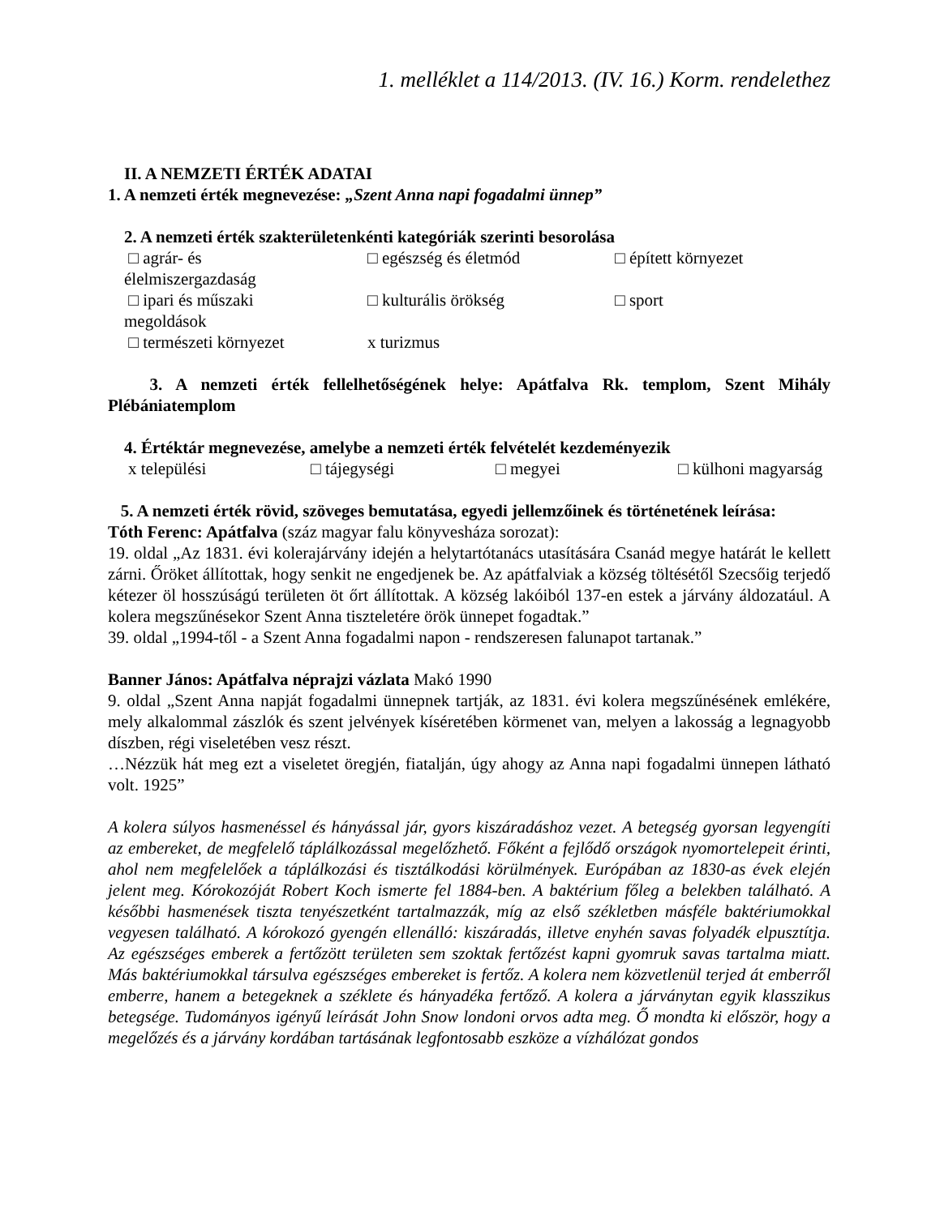1. melléklet a 114/2013. (IV. 16.) Korm. rendelethez
II. A NEMZETI ÉRTÉK ADATAI
1. A nemzeti érték megnevezése: „Szent Anna napi fogadalmi ünnep”
2. A nemzeti érték szakterületenkénti kategóriák szerinti besorolása
□ agrár- és
élelmiszergazdaság
□ egészség és életmód
□ épített környezet
□ ipari és műszaki
megoldások
□ kulturális örökség
□ sport
□ természeti környezet
x turizmus
3. A nemzeti érték fellelhetőségének helye: Apátfalva Rk. templom, Szent Mihály Plébániatemplom
4. Értéktár megnevezése, amelybe a nemzeti érték felvételét kezdeményezik
x települési
□ tájegységi
□ megyei
□ külhoni magyarság
5. A nemzeti érték rövid, szöveges bemutatása, egyedi jellemzőinek és történetének leírása:
Tóth Ferenc: Apátfalva (száz magyar falu könyvesháza sorozat):
19. oldal „Az 1831. évi kolerajárvány idején a helytartótanács utasítására Csanád megye határát le kellett zárni. Őröket állítottak, hogy senkit ne engedjenek be. Az apátfalviak a község töltésétől Szecsőig terjedő kétezer öl hosszúságú területen öt őrt állítottak. A község lakóiból 137-en estek a járvány áldozatául. A kolera megszűnésekor Szent Anna tiszteletére örök ünnepet fogadtak.”
39. oldal „1994-től - a Szent Anna fogadalmi napon - rendszeresen falunapot tartanak.”
Banner János: Apátfalva néprajzi vázlata Makó 1990
9. oldal „Szent Anna napját fogadalmi ünnepnek tartják, az 1831. évi kolera megszűnésének emlékére, mely alkalommal zászlók és szent jelvények kíséretében körmenet van, melyen a lakosság a legnagyobb díszben, régi viseletében vesz részt.
…Nézzük hát meg ezt a viseletet öregjén, fiatalján, úgy ahogy az Anna napi fogadalmi ünnepen látható volt. 1925”
A kolera súlyos hasmenéssel és hányással jár, gyors kiszáradáshoz vezet. A betegség gyorsan legyengíti az embereket, de megfelelő táplálkozással megelőzhető. Főként a fejlődő országok nyomortelepeit érinti, ahol nem megfelelőek a táplálkozási és tisztálkodási körülmények. Európában az 1830-as évek elején jelent meg. Kórokozóját Robert Koch ismerte fel 1884-ben. A baktérium főleg a belekben található. A későbbi hasmenések tiszta tenyészetként tartalmazzák, míg az első székletben másféle baktériumokkal vegyesen található. A kórokozó gyengén ellenálló: kiszáradás, illetve enyhén savas folyadék elpusztítja. Az egészséges emberek a fertőzött területen sem szoktak fertőzést kapni gyomruk savas tartalma miatt. Más baktériumokkal társulva egészséges embereket is fertőz. A kolera nem közvetlenül terjed át emberről emberre, hanem a betegeknek a széklete és hányadéka fertőző. A kolera a járványtan egyik klasszikus betegsége. Tudományos igényű leírását John Snow londoni orvos adta meg. Ő mondta ki először, hogy a megelőzés és a járvány kordában tartásának legfontosabb eszköze a vízhálózat gondos